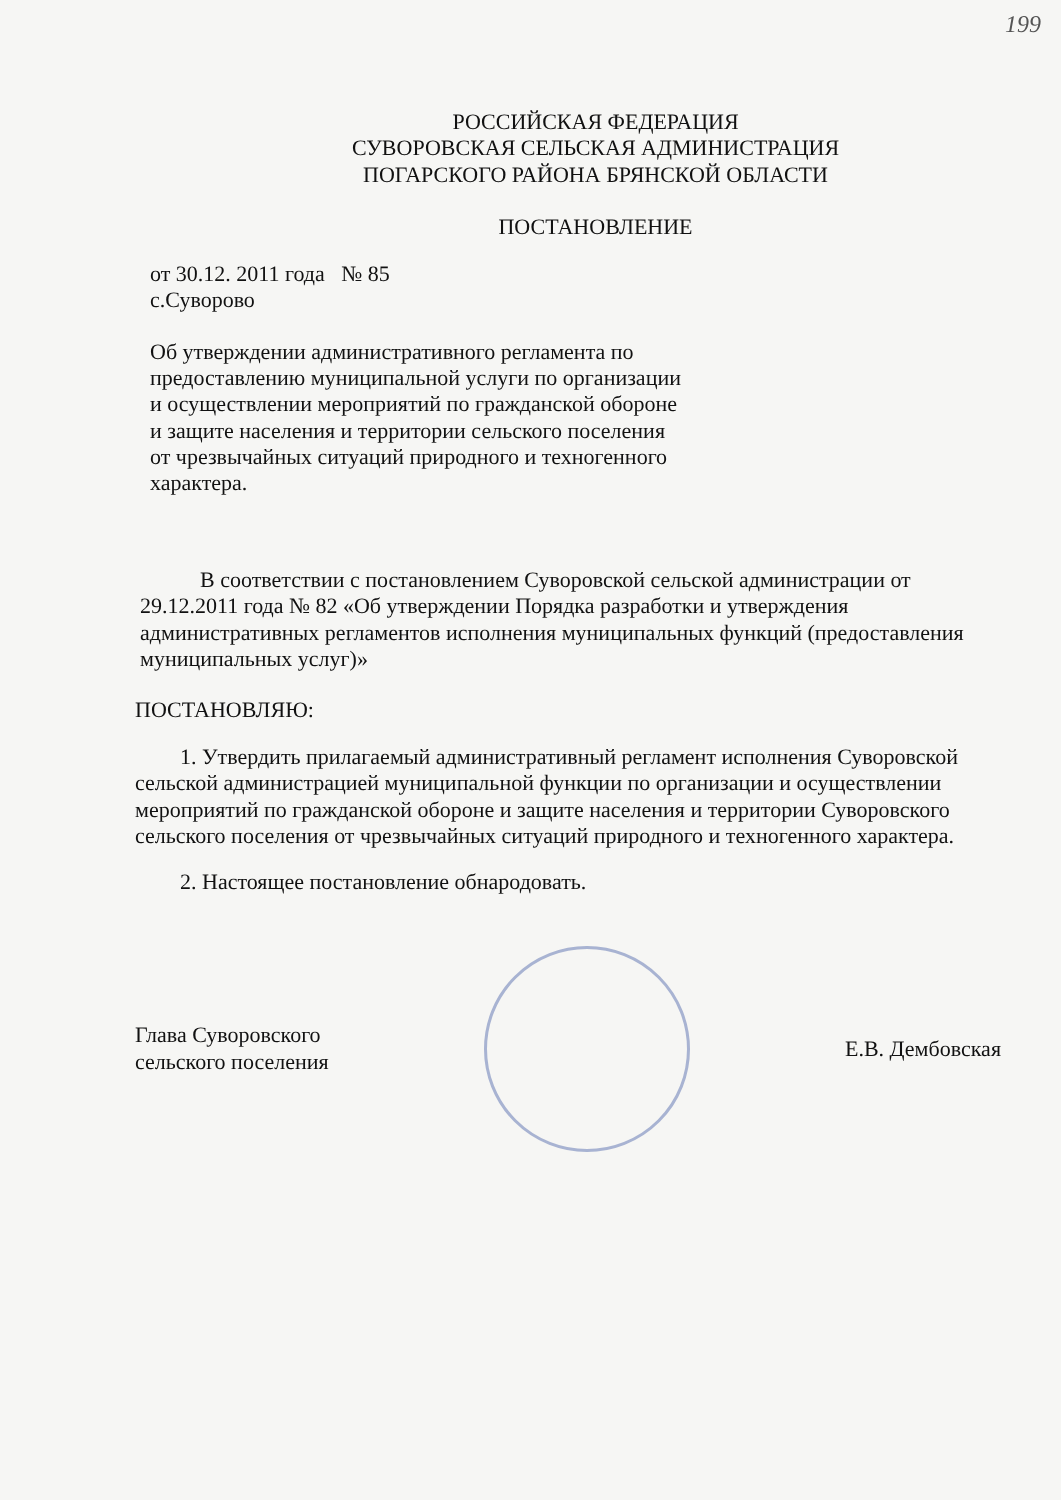199
РОССИЙСКАЯ ФЕДЕРАЦИЯ
СУВОРОВСКАЯ СЕЛЬСКАЯ АДМИНИСТРАЦИЯ
ПОГАРСКОГО РАЙОНА БРЯНСКОЙ ОБЛАСТИ
ПОСТАНОВЛЕНИЕ
от 30.12. 2011 года № 85
с.Суворово
Об утверждении административного регламента по предоставлению муниципальной услуги по организации и осуществлении мероприятий по гражданской обороне и защите населения и территории сельского поселения от чрезвычайных ситуаций природного и техногенного характера.
В соответствии с постановлением Суворовской сельской администрации от 29.12.2011 года № 82 «Об утверждении Порядка разработки и утверждения административных регламентов исполнения муниципальных функций (предоставления муниципальных услуг)»
ПОСТАНОВЛЯЮ:
1. Утвердить прилагаемый административный регламент исполнения Суворовской сельской администрацией муниципальной функции по организации и осуществлении мероприятий по гражданской обороне и защите населения и территории Суворовского сельского поселения от чрезвычайных ситуаций природного и техногенного характера.
2. Настоящее постановление обнародовать.
Глава Суворовского
сельского поселения
Е.В. Дембовская